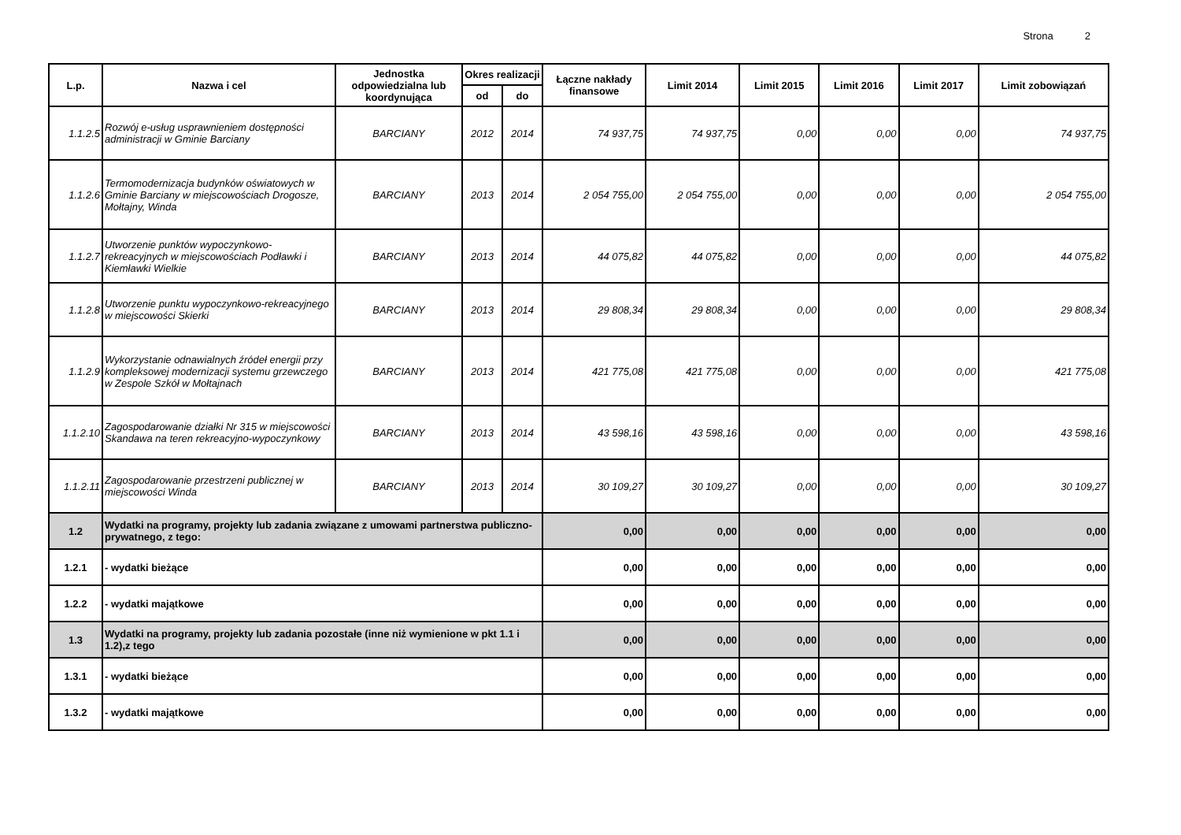Strona 2
| L.p. | Nazwa i cel | Jednostka odpowiedzialna lub koordynująca | Okres realizacji | | Łączne nakłady finansowe | Limit 2014 | Limit 2015 | Limit 2016 | Limit 2017 | Limit zobowiązań |
| --- | --- | --- | --- | --- | --- | --- | --- | --- | --- | --- |
| | | | od | do | | | | | | |
| 1.1.2.5 | Rozwój e-usług usprawnieniem dostępności administracji w Gminie Barciany | BARCIANY | 2012 | 2014 | 74 937,75 | 74 937,75 | 0,00 | 0,00 | 0,00 | 74 937,75 |
| 1.1.2.6 | Termomodernizacja budynków oświatowych w Gminie Barciany w miejscowościach Drogosze, Mołtajny, Winda | BARCIANY | 2013 | 2014 | 2 054 755,00 | 2 054 755,00 | 0,00 | 0,00 | 0,00 | 2 054 755,00 |
| 1.1.2.7 | Utworzenie punktów wypoczynkowo-rekreacyjnych w miejscowościach Podławki i Kiemławki Wielkie | BARCIANY | 2013 | 2014 | 44 075,82 | 44 075,82 | 0,00 | 0,00 | 0,00 | 44 075,82 |
| 1.1.2.8 | Utworzenie punktu wypoczynkowo-rekreacyjnego w miejscowości Skierki | BARCIANY | 2013 | 2014 | 29 808,34 | 29 808,34 | 0,00 | 0,00 | 0,00 | 29 808,34 |
| 1.1.2.9 | Wykorzystanie odnawialnych źródeł energii przy kompleksowej modernizacji systemu grzewczego w Zespole Szkół w Mołtajnach | BARCIANY | 2013 | 2014 | 421 775,08 | 421 775,08 | 0,00 | 0,00 | 0,00 | 421 775,08 |
| 1.1.2.10 | Zagospodarowanie działki Nr 315 w miejscowości Skandawa na teren rekreacyjno-wypoczynkowy | BARCIANY | 2013 | 2014 | 43 598,16 | 43 598,16 | 0,00 | 0,00 | 0,00 | 43 598,16 |
| 1.1.2.11 | Zagospodarowanie przestrzeni publicznej w miejscowości Winda | BARCIANY | 2013 | 2014 | 30 109,27 | 30 109,27 | 0,00 | 0,00 | 0,00 | 30 109,27 |
| 1.2 | Wydatki na programy, projekty lub zadania związane z umowami partnerstwa publiczno-prywatnego, z tego: | | | | 0,00 | 0,00 | 0,00 | 0,00 | 0,00 | 0,00 |
| 1.2.1 | - wydatki bieżące | | | | 0,00 | 0,00 | 0,00 | 0,00 | 0,00 | 0,00 |
| 1.2.2 | - wydatki majątkowe | | | | 0,00 | 0,00 | 0,00 | 0,00 | 0,00 | 0,00 |
| 1.3 | Wydatki na programy, projekty lub zadania pozostałe (inne niż wymienione w pkt 1.1 i 1.2),z tego | | | | 0,00 | 0,00 | 0,00 | 0,00 | 0,00 | 0,00 |
| 1.3.1 | - wydatki bieżące | | | | 0,00 | 0,00 | 0,00 | 0,00 | 0,00 | 0,00 |
| 1.3.2 | - wydatki majątkowe | | | | 0,00 | 0,00 | 0,00 | 0,00 | 0,00 | 0,00 |